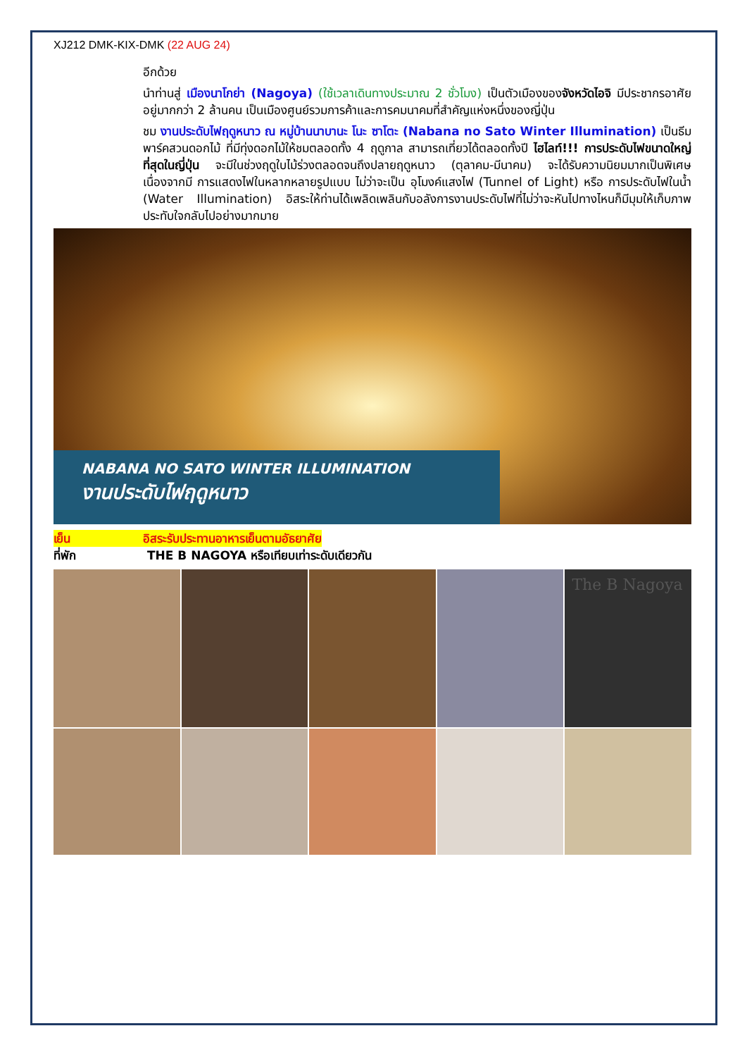XJ212 DMK-KIX-DMK (22 AUG 24)
อีกด้วย
นำท่านสู่ เมืองนาโกย่า (Nagoya) (ใช้เวลาเดินทางประมาณ 2 ชั่วโมง) เป็นตัวเมืองของจังหวัดไอจิ มีประชากรอาศัยอยู่มากกว่า 2 ล้านคน เป็นเมืองศูนย์รวมการค้าและการคมนาคมที่สำคัญแห่งหนึ่งของญี่ปุ่น
ชม งานประดับไฟฤดูหนาว ณ หมู่บ้านนาบานะ โนะ ซาโตะ (Nabana no Sato Winter Illumination) เป็นธีมพาร์คสวนดอกไม้ ที่มีทุ่งดอกไม้ให้ชมตลอดทั้ง 4 ฤดูกาล สามารถเที่ยวได้ตลอดทั้งปี ไฮไลท์!!! การประดับไฟขนาดใหญ่ที่สุดในญี่ปุ่น จะมีในช่วงฤดูใบไม้ร่วงตลอดจนถึงปลายฤดูหนาว (ตุลาคม-มีนาคม) จะได้รับความนิยมมากเป็นพิเศษ เนื่องจากมี การแสดงไฟในหลากหลายรูปแบบ ไม่ว่าจะเป็น อุโมงค์แสงไฟ (Tunnel of Light) หรือ การประดับไฟในน้ำ (Water Illumination) อิสระให้ท่านได้เพลิดเพลินกับอลังการงานประดับไฟที่ไม่ว่าจะหันไปทางไหนก็มีมุมให้เก็บภาพประทับใจกลับไปอย่างมากมาย
NABANA NO SATO WINTER ILLUMINATION
งานประดับไฟฤดูหนาว
เย็น อิสระรับประทานอาหารเย็นตามอัธยาศัย
ที่พัก THE B NAGOYA หรือเทียบเท่าระดับเดียวกัน
The B Nagoya